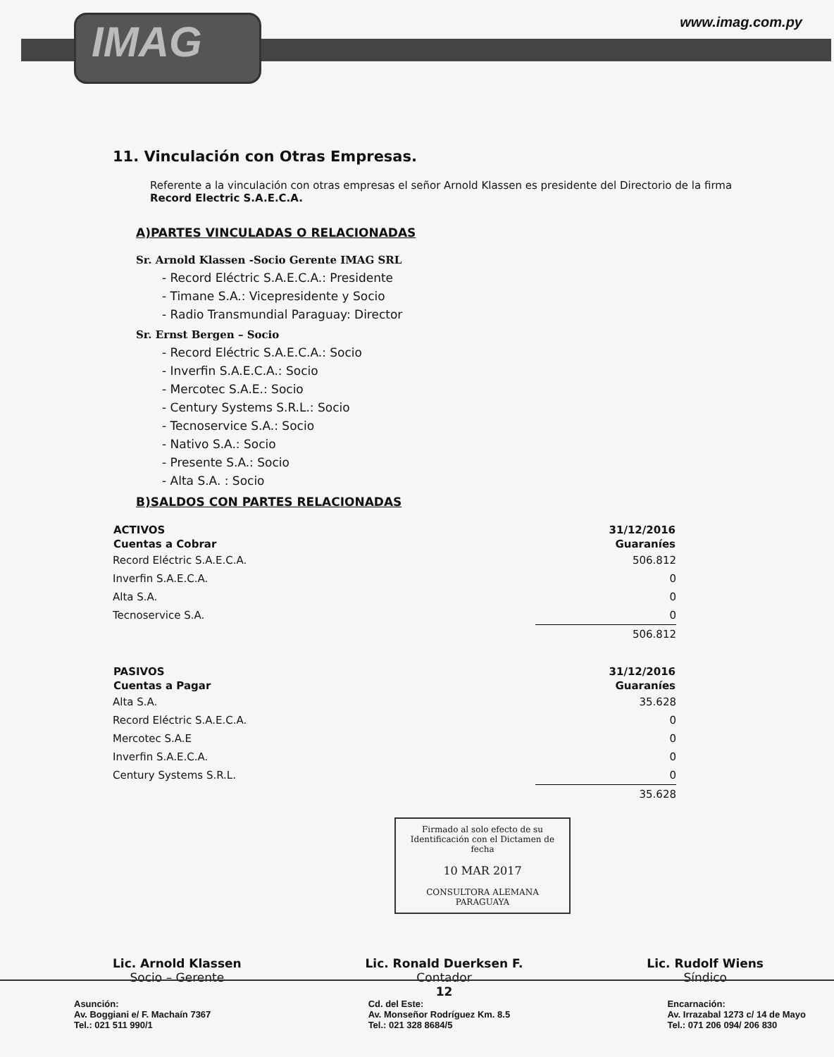IMAG www.imag.com.py
11. Vinculación con Otras Empresas.
Referente a la vinculación con otras empresas el señor Arnold Klassen es presidente del Directorio de la firma Record Electric S.A.E.C.A.
A)PARTES VINCULADAS O RELACIONADAS
Sr. Arnold Klassen -Socio Gerente IMAG SRL
- Record Eléctric S.A.E.C.A.: Presidente
- Timane S.A.: Vicepresidente y Socio
- Radio Transmundial Paraguay: Director
Sr. Ernst Bergen – Socio
- Record Eléctric S.A.E.C.A.: Socio
- Inverfin S.A.E.C.A.: Socio
- Mercotec S.A.E.: Socio
- Century Systems S.R.L.: Socio
- Tecnoservice S.A.: Socio
- Nativo S.A.: Socio
- Presente S.A.: Socio
- Alta S.A. : Socio
B)SALDOS CON PARTES RELACIONADAS
| ACTIVOS | 31/12/2016 |
| --- | --- |
| Cuentas a Cobrar | Guaraníes |
| Record Eléctric S.A.E.C.A. | 506.812 |
| Inverfin S.A.E.C.A. | 0 |
| Alta S.A. | 0 |
| Tecnoservice S.A. | 0 |
| | 506.812 |
| PASIVOS | 31/12/2016 |
| --- | --- |
| Cuentas a Pagar | Guaraníes |
| Alta S.A. | 35.628 |
| Record Eléctric S.A.E.C.A. | 0 |
| Mercotec S.A.E | 0 |
| Inverfin S.A.E.C.A. | 0 |
| Century Systems S.R.L. | 0 |
| | 35.628 |
Firmado al solo efecto de su Identificación con el Dictamen de fecha
10 MAR 2017
CONSULTORA ALEMANA PARAGUAYA
Lic. Arnold Klassen
Socio – Gerente
Lic. Ronald Duerksen F.
Contador
12
Lic. Rudolf Wiens
Síndico
Asunción:
Av. Boggiani e/ F. Machaín 7367
Tel.: 021 511 990/1
Cd. del Este:
Av. Monseñor Rodríguez Km. 8.5
Tel.: 021 328 8684/5
Encarnación:
Av. Irrazabal 1273 c/ 14 de Mayo
Tel.: 071 206 094/ 206 830